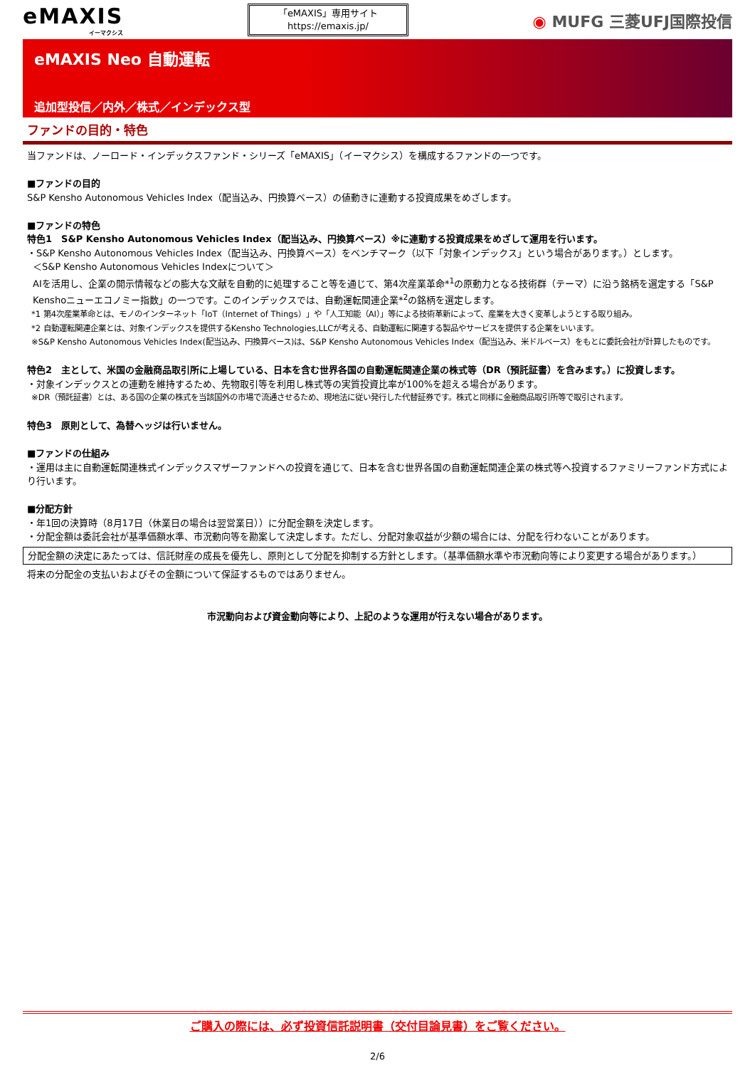eMAXIS
イーマクシス
「eMAXIS」専用サイト
https://emaxis.jp/
◉ MUFG 三菱UFJ国際投信
eMAXIS Neo 自動運転
追加型投信／内外／株式／インデックス型
ファンドの目的・特色
当ファンドは、ノーロード・インデックスファンド・シリーズ「eMAXIS」（イーマクシス）を構成するファンドの一つです。
■ファンドの目的
S&P Kensho Autonomous Vehicles Index（配当込み、円換算ベース）の値動きに連動する投資成果をめざします。
■ファンドの特色
特色1　S&P Kensho Autonomous Vehicles Index（配当込み、円換算ベース）※に連動する投資成果をめざして運用を行います。
・S&P Kensho Autonomous Vehicles Index（配当込み、円換算ベース）をベンチマーク（以下「対象インデックス」という場合があります。）とします。
＜S&P Kensho Autonomous Vehicles Indexについて＞
AIを活用し、企業の開示情報などの膨大な文献を自動的に処理すること等を通じて、第4次産業革命*<sup>1</sup>の原動力となる技術群（テーマ）に沿う銘柄を選定する「S&P Kenshoニューエコノミー指数」の一つです。このインデックスでは、自動運転関連企業*<sup>2</sup>の銘柄を選定します。
*1 第4次産業革命とは、モノのインターネット「IoT（Internet of Things）」や「人工知能（AI）」等による技術革新によって、産業を大きく変革しようとする取り組み。
*2 自動運転関連企業とは、対象インデックスを提供するKensho Technologies,LLCが考える、自動運転に関連する製品やサービスを提供する企業をいいます。
※S&P Kensho Autonomous Vehicles Index(配当込み、円換算ベース)は、S&P Kensho Autonomous Vehicles Index（配当込み、米ドルベース）をもとに委託会社が計算したものです。
特色2　主として、米国の金融商品取引所に上場している、日本を含む世界各国の自動運転関連企業の株式等（DR（預託証書）を含みます。）に投資します。
・対象インデックスとの連動を維持するため、先物取引等を利用し株式等の実質投資比率が100%を超える場合があります。
※DR（預託証書）とは、ある国の企業の株式を当該国外の市場で流通させるため、現地法に従い発行した代替証券です。株式と同様に金融商品取引所等で取引されます。
特色3　原則として、為替ヘッジは行いません。
■ファンドの仕組み
・運用は主に自動運転関連株式インデックスマザーファンドへの投資を通じて、日本を含む世界各国の自動運転関連企業の株式等へ投資するファミリーファンド方式により行います。
■分配方針
・年1回の決算時（8月17日（休業日の場合は翌営業日））に分配金額を決定します。
・分配金額は委託会社が基準価額水準、市況動向等を勘案して決定します。ただし、分配対象収益が少額の場合には、分配を行わないことがあります。
分配金額の決定にあたっては、信託財産の成長を優先し、原則として分配を抑制する方針とします。（基準価額水準や市況動向等により変更する場合があります。）
将来の分配金の支払いおよびその金額について保証するものではありません。
市況動向および資金動向等により、上記のような運用が行えない場合があります。
ご購入の際には、必ず投資信託説明書（交付目論見書）をご覧ください。
2/6